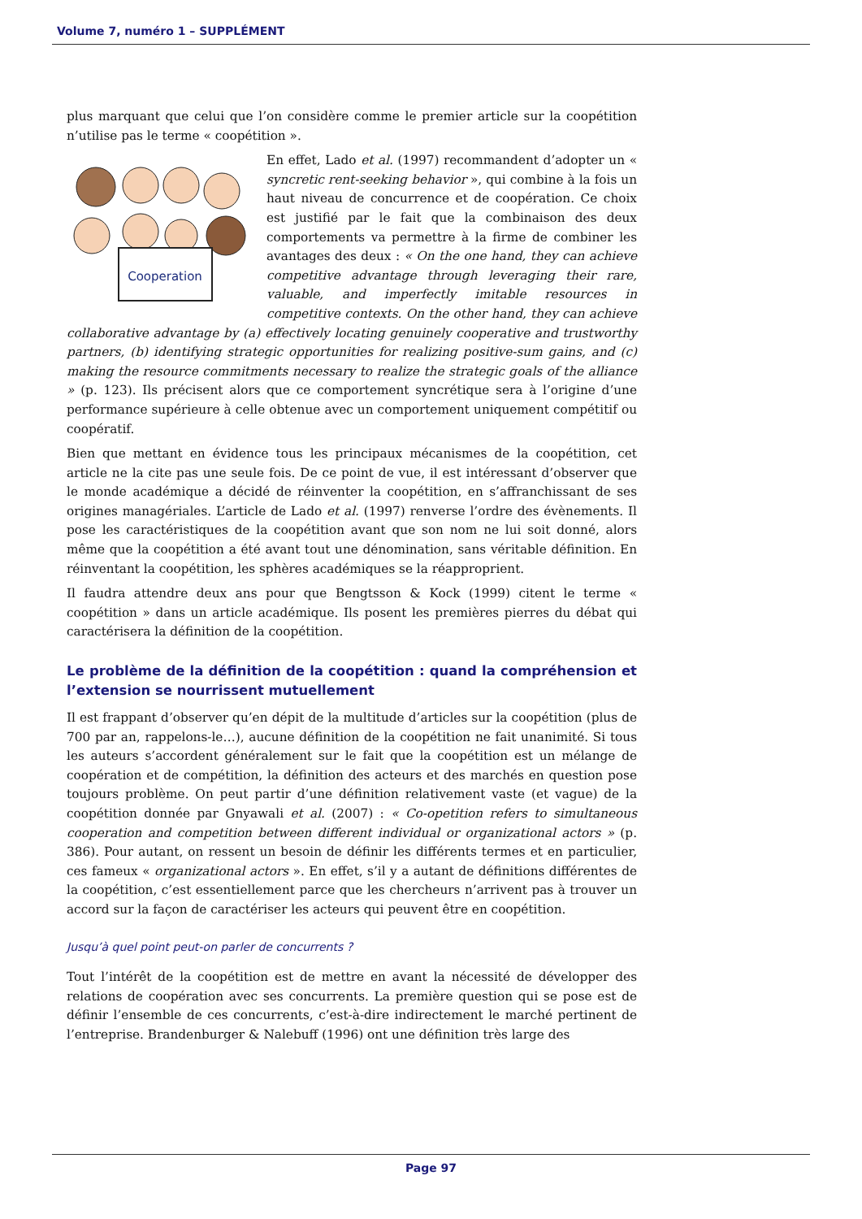Volume 7, numéro 1 – SUPPLÉMENT
plus marquant que celui que l’on considère comme le premier article sur la coopétition n’utilise pas le terme « coopétition ».
Cooperation
En effet, Lado et al. (1997) recommandent d’adopter un « syncretic rent-seeking behavior », qui combine à la fois un haut niveau de concurrence et de coopération. Ce choix est justifié par le fait que la combinaison des deux comportements va permettre à la firme de combiner les avantages des deux : « On the one hand, they can achieve competitive advantage through leveraging their rare, valuable, and imperfectly imitable resources in competitive contexts. On the other hand, they can achieve collaborative advantage by (a) effectively locating genuinely cooperative and trustworthy partners, (b) identifying strategic opportunities for realizing positive-sum gains, and (c) making the resource commitments necessary to realize the strategic goals of the alliance » (p. 123). Ils précisent alors que ce comportement syncrétique sera à l’origine d’une performance supérieure à celle obtenue avec un comportement uniquement compétitif ou coopératif.
Bien que mettant en évidence tous les principaux mécanismes de la coopétition, cet article ne la cite pas une seule fois. De ce point de vue, il est intéressant d’observer que le monde académique a décidé de réinventer la coopétition, en s’affranchissant de ses origines managériales. L’article de Lado et al. (1997) renverse l’ordre des évènements. Il pose les caractéristiques de la coopétition avant que son nom ne lui soit donné, alors même que la coopétition a été avant tout une dénomination, sans véritable définition. En réinventant la coopétition, les sphères académiques se la réapproprient.
Il faudra attendre deux ans pour que Bengtsson & Kock (1999) citent le terme « coopétition » dans un article académique. Ils posent les premières pierres du débat qui caractérisera la définition de la coopétition.
Le problème de la définition de la coopétition : quand la compréhension et l’extension se nourrissent mutuellement
Il est frappant d’observer qu’en dépit de la multitude d’articles sur la coopétition (plus de 700 par an, rappelons-le…), aucune définition de la coopétition ne fait unanimité. Si tous les auteurs s’accordent généralement sur le fait que la coopétition est un mélange de coopération et de compétition, la définition des acteurs et des marchés en question pose toujours problème. On peut partir d’une définition relativement vaste (et vague) de la coopétition donnée par Gnyawali et al. (2007) : « Co-opetition refers to simultaneous cooperation and competition between different individual or organizational actors » (p. 386). Pour autant, on ressent un besoin de définir les différents termes et en particulier, ces fameux « organizational actors ». En effet, s’il y a autant de définitions différentes de la coopétition, c’est essentiellement parce que les chercheurs n’arrivent pas à trouver un accord sur la façon de caractériser les acteurs qui peuvent être en coopétition.
Jusqu’à quel point peut-on parler de concurrents ?
Tout l’intérêt de la coopétition est de mettre en avant la nécessité de développer des relations de coopération avec ses concurrents. La première question qui se pose est de définir l’ensemble de ces concurrents, c’est-à-dire indirectement le marché pertinent de l’entreprise. Brandenburger & Nalebuff (1996) ont une définition très large des
Page 97